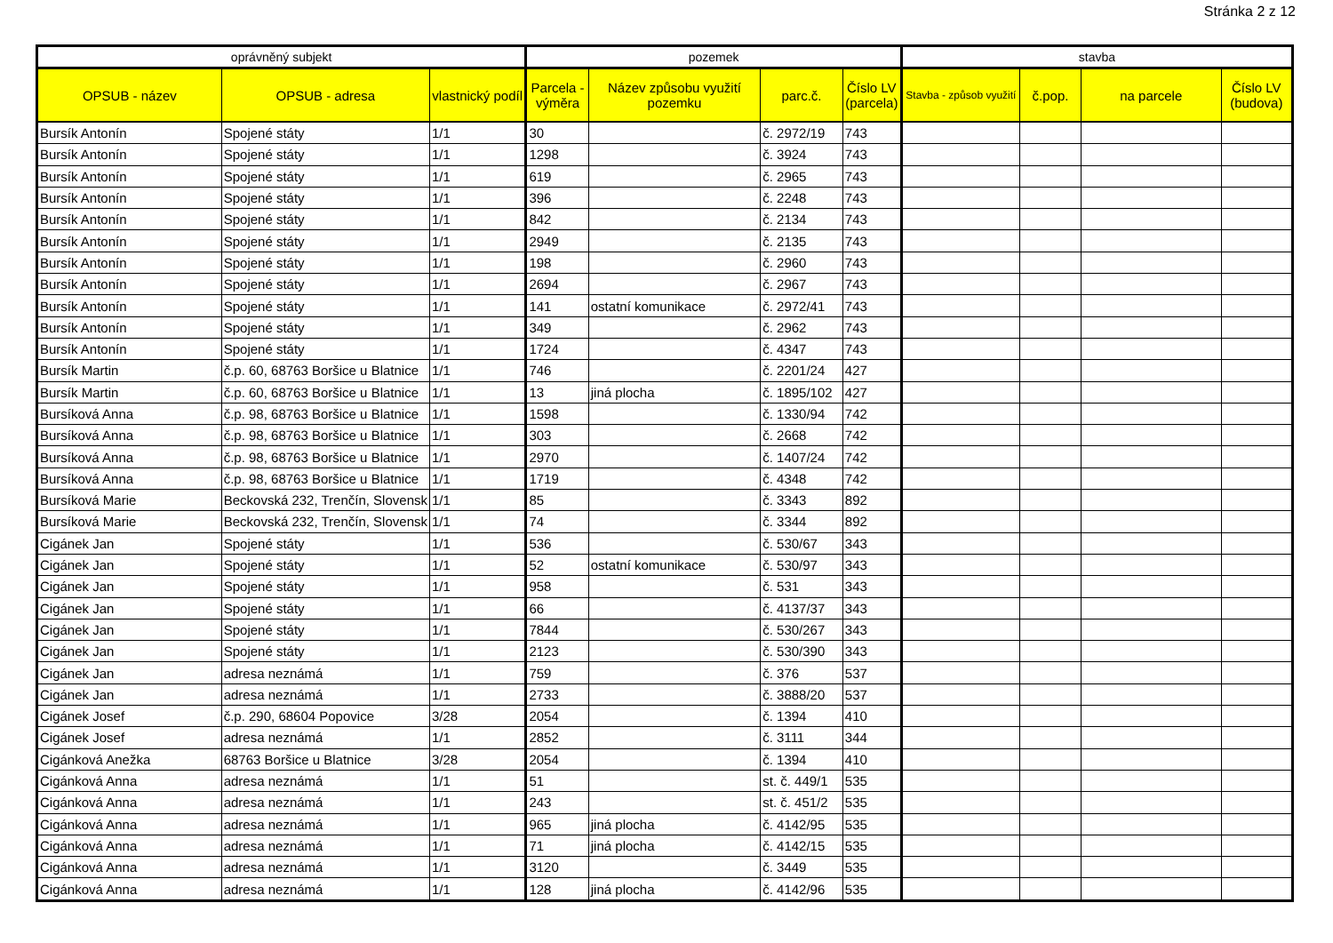Stránka 2 z 12
| oprávněný subjekt | | | pozemek | | | | stavba | | | |
| --- | --- | --- | --- | --- | --- | --- | --- | --- | --- | --- |
| OPSUB - název | OPSUB - adresa | vlastnický podíl | Parcela - výměra | Název způsobu využití pozemku | parc.č. | Číslo LV (parcela) | Stavba - způsob využití | č.pop. | na parcele | Číslo LV (budova) |
| Bursík Antonín | Spojené státy | 1/1 | 30 | | č. 2972/19 | 743 | | | | |
| Bursík Antonín | Spojené státy | 1/1 | 1298 | | č. 3924 | 743 | | | | |
| Bursík Antonín | Spojené státy | 1/1 | 619 | | č. 2965 | 743 | | | | |
| Bursík Antonín | Spojené státy | 1/1 | 396 | | č. 2248 | 743 | | | | |
| Bursík Antonín | Spojené státy | 1/1 | 842 | | č. 2134 | 743 | | | | |
| Bursík Antonín | Spojené státy | 1/1 | 2949 | | č. 2135 | 743 | | | | |
| Bursík Antonín | Spojené státy | 1/1 | 198 | | č. 2960 | 743 | | | | |
| Bursík Antonín | Spojené státy | 1/1 | 2694 | | č. 2967 | 743 | | | | |
| Bursík Antonín | Spojené státy | 1/1 | 141 | ostatní komunikace | č. 2972/41 | 743 | | | | |
| Bursík Antonín | Spojené státy | 1/1 | 349 | | č. 2962 | 743 | | | | |
| Bursík Antonín | Spojené státy | 1/1 | 1724 | | č. 4347 | 743 | | | | |
| Bursík Martin | č.p. 60, 68763 Boršice u Blatnice | 1/1 | 746 | | č. 2201/24 | 427 | | | | |
| Bursík Martin | č.p. 60, 68763 Boršice u Blatnice | 1/1 | 13 | jiná plocha | č. 1895/102 | 427 | | | | |
| Bursíková Anna | č.p. 98, 68763 Boršice u Blatnice | 1/1 | 1598 | | č. 1330/94 | 742 | | | | |
| Bursíková Anna | č.p. 98, 68763 Boršice u Blatnice | 1/1 | 303 | | č. 2668 | 742 | | | | |
| Bursíková Anna | č.p. 98, 68763 Boršice u Blatnice | 1/1 | 2970 | | č. 1407/24 | 742 | | | | |
| Bursíková Anna | č.p. 98, 68763 Boršice u Blatnice | 1/1 | 1719 | | č. 4348 | 742 | | | | |
| Bursíková Marie | Beckovská 232, Trenčín, Slovensk | 1/1 | 85 | | č. 3343 | 892 | | | | |
| Bursíková Marie | Beckovská 232, Trenčín, Slovensk | 1/1 | 74 | | č. 3344 | 892 | | | | |
| Cigánek Jan | Spojené státy | 1/1 | 536 | | č. 530/67 | 343 | | | | |
| Cigánek Jan | Spojené státy | 1/1 | 52 | ostatní komunikace | č. 530/97 | 343 | | | | |
| Cigánek Jan | Spojené státy | 1/1 | 958 | | č. 531 | 343 | | | | |
| Cigánek Jan | Spojené státy | 1/1 | 66 | | č. 4137/37 | 343 | | | | |
| Cigánek Jan | Spojené státy | 1/1 | 7844 | | č. 530/267 | 343 | | | | |
| Cigánek Jan | Spojené státy | 1/1 | 2123 | | č. 530/390 | 343 | | | | |
| Cigánek Jan | adresa neznámá | 1/1 | 759 | | č. 376 | 537 | | | | |
| Cigánek Jan | adresa neznámá | 1/1 | 2733 | | č. 3888/20 | 537 | | | | |
| Cigánek Josef | č.p. 290, 68604 Popovice | 3/28 | 2054 | | č. 1394 | 410 | | | | |
| Cigánek Josef | adresa neznámá | 1/1 | 2852 | | č. 3111 | 344 | | | | |
| Cigánková Anežka | 68763 Boršice u Blatnice | 3/28 | 2054 | | č. 1394 | 410 | | | | |
| Cigánková Anna | adresa neznámá | 1/1 | 51 | | st. č. 449/1 | 535 | | | | |
| Cigánková Anna | adresa neznámá | 1/1 | 243 | | st. č. 451/2 | 535 | | | | |
| Cigánková Anna | adresa neznámá | 1/1 | 965 | jiná plocha | č. 4142/95 | 535 | | | | |
| Cigánková Anna | adresa neznámá | 1/1 | 71 | jiná plocha | č. 4142/15 | 535 | | | | |
| Cigánková Anna | adresa neznámá | 1/1 | 3120 | | č. 3449 | 535 | | | | |
| Cigánková Anna | adresa neznámá | 1/1 | 128 | jiná plocha | č. 4142/96 | 535 | | | | |